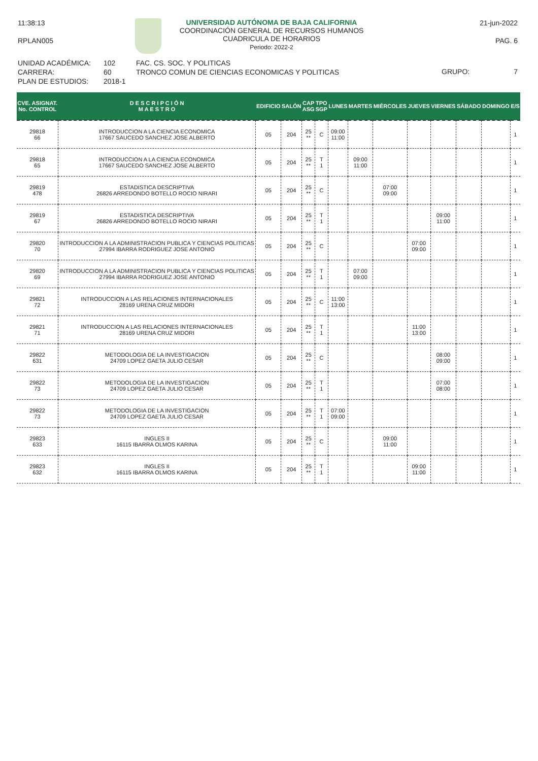11:38:13
RPLAN005
UNIVERSIDAD AUTÓNOMA DE BAJA CALIFORNIA
COORDINACIÓN GENERAL DE RECURSOS HUMANOS
CUADRICULA DE HORARIOS
Periodo: 2022-2
21-jun-2022
PAG. 6
UNIDAD ACADÉMICA:
CARRERA:
PLAN DE ESTUDIOS:
102
60
2018-1
FAC. CS. SOC. Y POLITICAS
TRONCO COMUN DE CIENCIAS ECONOMICAS Y POLITICAS
GRUPO: 7
| CVE. ASIGNAT. No. CONTROL | D E S C R I P C I Ó N M A E S T R O | EDIFICIO | SALÓN | CAP ASG | TPO SGP | LUNES | MARTES | MIÉRCOLES | JUEVES | VIERNES | SÁBADO | DOMINGO | E/S |
| --- | --- | --- | --- | --- | --- | --- | --- | --- | --- | --- | --- | --- | --- |
| 29818 66 | INTRODUCCION A LA CIENCIA ECONOMICA 17667 SAUCEDO SANCHEZ JOSE ALBERTO | 05 | 204 | 25 ** | C | 09:00 11:00 | | | | | | | 1 |
| 29818 65 | INTRODUCCION A LA CIENCIA ECONOMICA 17667 SAUCEDO SANCHEZ JOSE ALBERTO | 05 | 204 | 25 ** | T 1 | | 09:00 11:00 | | | | | | 1 |
| 29819 478 | ESTADISTICA DESCRIPTIVA 26826 ARREDONDO BOTELLO ROCIO NIRARI | 05 | 204 | 25 ** | C | | | 07:00 09:00 | | | | | 1 |
| 29819 67 | ESTADISTICA DESCRIPTIVA 26826 ARREDONDO BOTELLO ROCIO NIRARI | 05 | 204 | 25 ** | T 1 | | | | | 09:00 11:00 | | | 1 |
| 29820 70 | INTRODUCCION A LA ADMINISTRACION PUBLICA Y CIENCIAS POLITICAS 27994 IBARRA RODRIGUEZ JOSE ANTONIO | 05 | 204 | 25 ** | C | | | | 07:00 09:00 | | | | 1 |
| 29820 69 | INTRODUCCION A LA ADMINISTRACION PUBLICA Y CIENCIAS POLITICAS 27994 IBARRA RODRIGUEZ JOSE ANTONIO | 05 | 204 | 25 ** | T 1 | | 07:00 09:00 | | | | | | 1 |
| 29821 72 | INTRODUCCION A LAS RELACIONES INTERNACIONALES 28169 URENA CRUZ MIDORI | 05 | 204 | 25 ** | C | 11:00 13:00 | | | | | | | 1 |
| 29821 71 | INTRODUCCION A LAS RELACIONES INTERNACIONALES 28169 URENA CRUZ MIDORI | 05 | 204 | 25 ** | T 1 | | | | 11:00 13:00 | | | | 1 |
| 29822 631 | METODOLOGIA DE LA INVESTIGACION 24709 LOPEZ GAETA JULIO CESAR | 05 | 204 | 25 ** | C | | | | | 08:00 09:00 | | | 1 |
| 29822 73 | METODOLOGIA DE LA INVESTIGACION 24709 LOPEZ GAETA JULIO CESAR | 05 | 204 | 25 ** | T 1 | | | | | 07:00 08:00 | | | 1 |
| 29822 73 | METODOLOGIA DE LA INVESTIGACION 24709 LOPEZ GAETA JULIO CESAR | 05 | 204 | 25 ** | T 1 | 07:00 09:00 | | | | | | | 1 |
| 29823 633 | INGLES II 16115 IBARRA OLMOS KARINA | 05 | 204 | 25 ** | C | | | 09:00 11:00 | | | | | 1 |
| 29823 632 | INGLES II 16115 IBARRA OLMOS KARINA | 05 | 204 | 25 ** | T 1 | | | | 09:00 11:00 | | | | 1 |